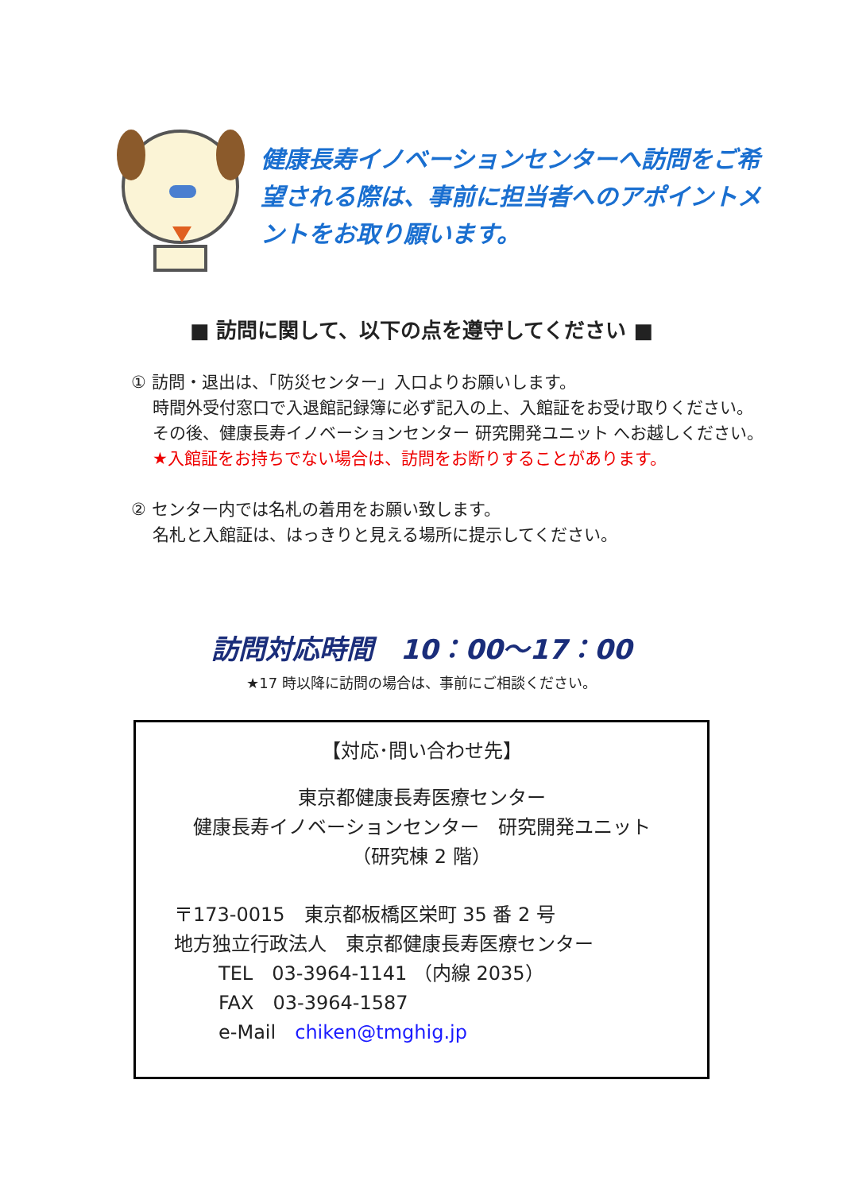健康長寿イノベーションセンターへ訪問をご希望される際は、事前に担当者へのアポイントメントをお取り願います。
■ 訪問に関して、以下の点を遵守してください ■
① 訪問・退出は、「防災センター」入口よりお願いします。
時間外受付窓口で入退館記録簿に必ず記入の上、入館証をお受け取りください。
その後、健康長寿イノベーションセンター 研究開発ユニット へお越しください。
★入館証をお持ちでない場合は、訪問をお断りすることがあります。
② センター内では名札の着用をお願い致します。
名札と入館証は、はっきりと見える場所に提示してください。
訪問対応時間　10：00～17：00
★17 時以降に訪問の場合は、事前にご相談ください。
【対応･問い合わせ先】
東京都健康長寿医療センター
健康長寿イノベーションセンター　研究開発ユニット
（研究棟 2 階）
〒173-0015　東京都板橋区栄町 35 番 2 号
地方独立行政法人　東京都健康長寿医療センター
TEL　03-3964-1141 （内線 2035）
FAX　03-3964-1587
e-Mail　chiken@tmghig.jp